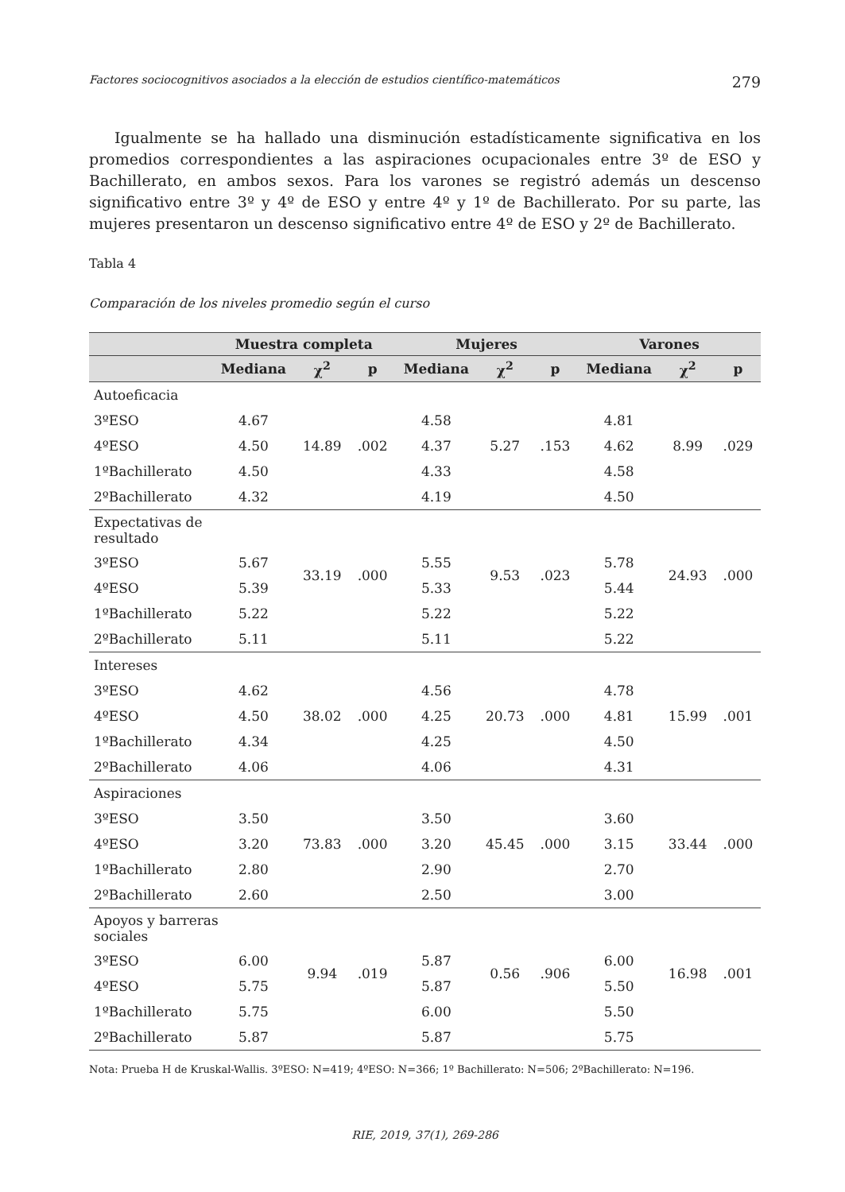Factores sociocognitivos asociados a la elección de estudios científico-matemáticos 279
Igualmente se ha hallado una disminución estadísticamente significativa en los promedios correspondientes a las aspiraciones ocupacionales entre 3º de ESO y Bachillerato, en ambos sexos. Para los varones se registró además un descenso significativo entre 3º y 4º de ESO y entre 4º y 1º de Bachillerato. Por su parte, las mujeres presentaron un descenso significativo entre 4º de ESO y 2º de Bachillerato.
Tabla 4
Comparación de los niveles promedio según el curso
| | Muestra completa | | | Mujeres | | | Varones | | |
| --- | --- | --- | --- | --- | --- | --- | --- | --- | --- |
| | Mediana | χ<sup>2</sup> | p | Mediana | χ<sup>2</sup> | p | Mediana | χ<sup>2</sup> | p |
| Autoeficacia | | | | | | | | | |
| 3ºESO | 4.67 | | | 4.58 | | | 4.81 | | |
| 4ºESO | 4.50 | 14.89 | .002 | 4.37 | 5.27 | .153 | 4.62 | 8.99 | .029 |
| 1ºBachillerato | 4.50 | | | 4.33 | | | 4.58 | | |
| 2ºBachillerato | 4.32 | | | 4.19 | | | 4.50 | | |
| Expectativas de resultado | | | | | | | | | |
| 3ºESO | 5.67 | 33.19 | .000 | 5.55 | 9.53 | .023 | 5.78 | 24.93 | .000 |
| 4ºESO | 5.39 | | | 5.33 | | | 5.44 | | |
| 1ºBachillerato | 5.22 | | | 5.22 | | | 5.22 | | |
| 2ºBachillerato | 5.11 | | | 5.11 | | | 5.22 | | |
| Intereses | | | | | | | | | |
| 3ºESO | 4.62 | | | 4.56 | | | 4.78 | | |
| 4ºESO | 4.50 | 38.02 | .000 | 4.25 | 20.73 | .000 | 4.81 | 15.99 | .001 |
| 1ºBachillerato | 4.34 | | | 4.25 | | | 4.50 | | |
| 2ºBachillerato | 4.06 | | | 4.06 | | | 4.31 | | |
| Aspiraciones | | | | | | | | | |
| 3ºESO | 3.50 | | | 3.50 | | | 3.60 | | |
| 4ºESO | 3.20 | 73.83 | .000 | 3.20 | 45.45 | .000 | 3.15 | 33.44 | .000 |
| 1ºBachillerato | 2.80 | | | 2.90 | | | 2.70 | | |
| 2ºBachillerato | 2.60 | | | 2.50 | | | 3.00 | | |
| Apoyos y barreras sociales | | | | | | | | | |
| 3ºESO | 6.00 | 9.94 | .019 | 5.87 | 0.56 | .906 | 6.00 | 16.98 | .001 |
| 4ºESO | 5.75 | | | 5.87 | | | 5.50 | | |
| 1ºBachillerato | 5.75 | | | 6.00 | | | 5.50 | | |
| 2ºBachillerato | 5.87 | | | 5.87 | | | 5.75 | | |
Nota: Prueba H de Kruskal-Wallis. 3ºESO: N=419; 4ºESO: N=366; 1º Bachillerato: N=506; 2ºBachillerato: N=196.
RIE, 2019, 37(1), 269-286